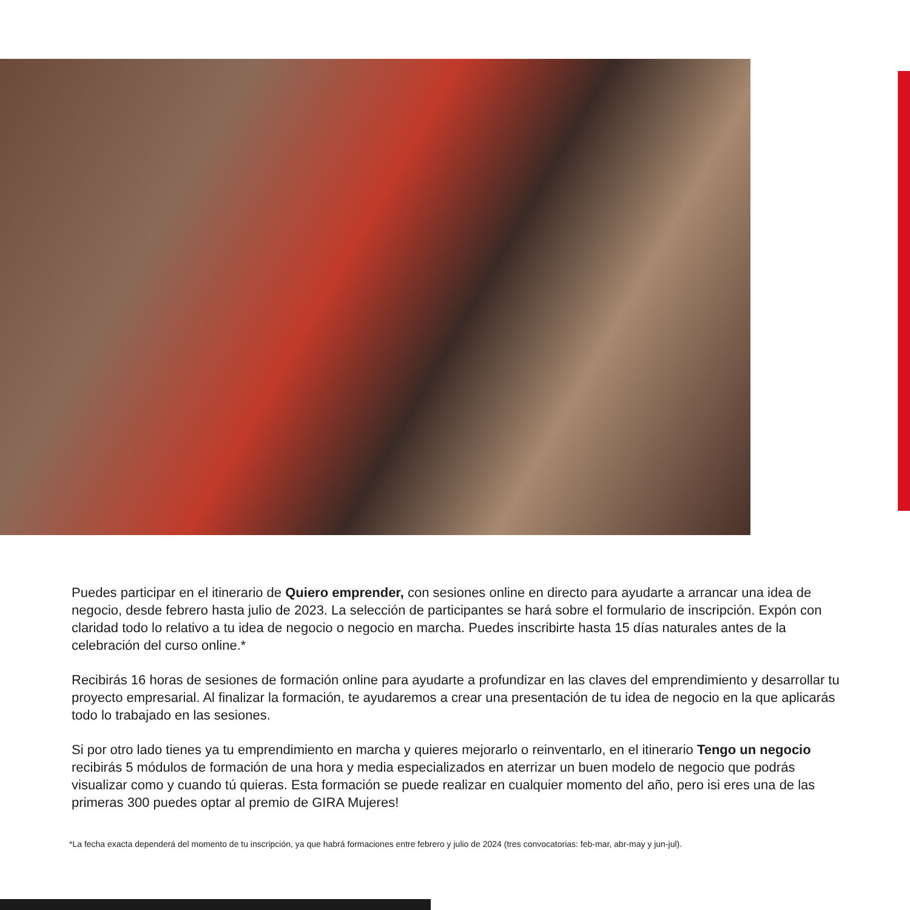Puedes participar en el itinerario de Quiero emprender, con sesiones online en directo para ayudarte a arrancar una idea de negocio, desde febrero hasta julio de 2023. La selección de participantes se hará sobre el formulario de inscripción. Expón con claridad todo lo relativo a tu idea de negocio o negocio en marcha. Puedes inscribirte hasta 15 días naturales antes de la celebración del curso online.*
Recibirás 16 horas de sesiones de formación online para ayudarte a profundizar en las claves del emprendimiento y desarrollar tu proyecto empresarial. Al finalizar la formación, te ayudaremos a crear una presentación de tu idea de negocio en la que aplicarás todo lo trabajado en las sesiones.
Si por otro lado tienes ya tu emprendimiento en marcha y quieres mejorarlo o reinventarlo, en el itinerario Tengo un negocio recibirás 5 módulos de formación de una hora y media especializados en aterrizar un buen modelo de negocio que podrás visualizar como y cuando tú quieras. Esta formación se puede realizar en cualquier momento del año, pero isi eres una de las primeras 300 puedes optar al premio de GIRA Mujeres!
*La fecha exacta dependerá del momento de tu inscripción, ya que habrá formaciones entre febrero y julio de 2024 (tres convocatorias: feb-mar, abr-may y jun-jul).